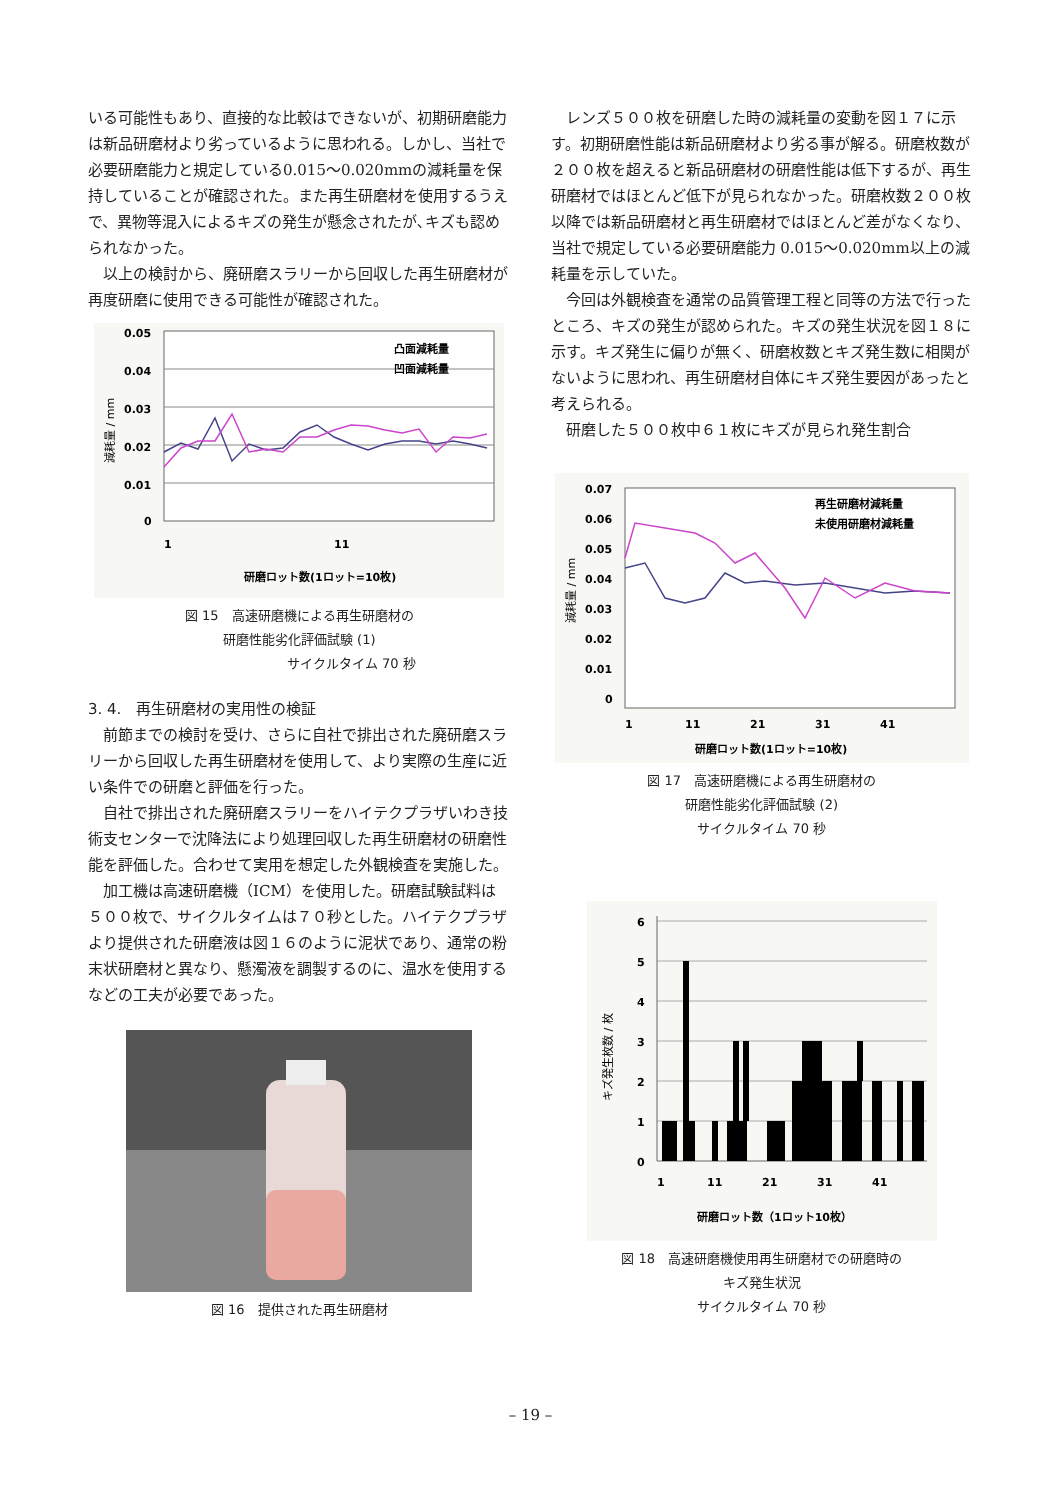いる可能性もあり、直接的な比較はできないが、初期研磨能力は新品研磨材より劣っているように思われる。しかし、当社で必要研磨能力と規定している0.015〜0.020mmの減耗量を保持していることが確認された。また再生研磨材を使用するうえで、異物等混入によるキズの発生が懸念されたが､キズも認められなかった。
以上の検討から、廃研磨スラリーから回収した再生研磨材が再度研磨に使用できる可能性が確認された。
0.05
0.04
0.03
0.02
0.01
0
1
11
研磨ロット数(1ロット=10枚)
凸面減耗量
凹面減耗量
減耗量 / mm
図 15　高速研磨機による再生研磨材の
研磨性能劣化評価試験 (1)
　　　　　　　　サイクルタイム 70 秒
3. 4.　再生研磨材の実用性の検証
前節までの検討を受け、さらに自社で排出された廃研磨スラリーから回収した再生研磨材を使用して、より実際の生産に近い条件での研磨と評価を行った。
自社で排出された廃研磨スラリーをハイテクプラザいわき技術支センターで沈降法により処理回収した再生研磨材の研磨性能を評価した。合わせて実用を想定した外観検査を実施した。
加工機は高速研磨機（ICM）を使用した。研磨試験試料は５００枚で、サイクルタイムは７０秒とした。ハイテクプラザより提供された研磨液は図１６のように泥状であり、通常の粉末状研磨材と異なり、懸濁液を調製するのに、温水を使用するなどの工夫が必要であった。
図 16　提供された再生研磨材
レンズ５００枚を研磨した時の減耗量の変動を図１７に示す。初期研磨性能は新品研磨材より劣る事が解る。研磨枚数が２００枚を超えると新品研磨材の研磨性能は低下するが、再生研磨材ではほとんど低下が見られなかった。研磨枚数２００枚以降では新品研磨材と再生研磨材ではほとんど差がなくなり、当社で規定している必要研磨能力 0.015〜0.020mm以上の減耗量を示していた。
今回は外観検査を通常の品質管理工程と同等の方法で行ったところ、キズの発生が認められた。キズの発生状況を図１８に示す。キズ発生に偏りが無く、研磨枚数とキズ発生数に相関がないように思われ、再生研磨材自体にキズ発生要因があったと考えられる。
研磨した５００枚中６１枚にキズが見られ発生割合
0.07
0.06
0.05
0.04
0.03
0.02
0.01
0
1
11
21
31
41
研磨ロット数(1ロット=10枚)
再生研磨材減耗量
未使用研磨材減耗量
減耗量 / mm
図 17　高速研磨機による再生研磨材の
研磨性能劣化評価試験 (2)
サイクルタイム 70 秒
6
5
4
3
2
1
0
1
11
21
31
41
研磨ロット数（1ロット10枚）
キズ発生枚数 / 枚
図 18　高速研磨機使用再生研磨材での研磨時の
キズ発生状況
サイクルタイム 70 秒
– 19 –